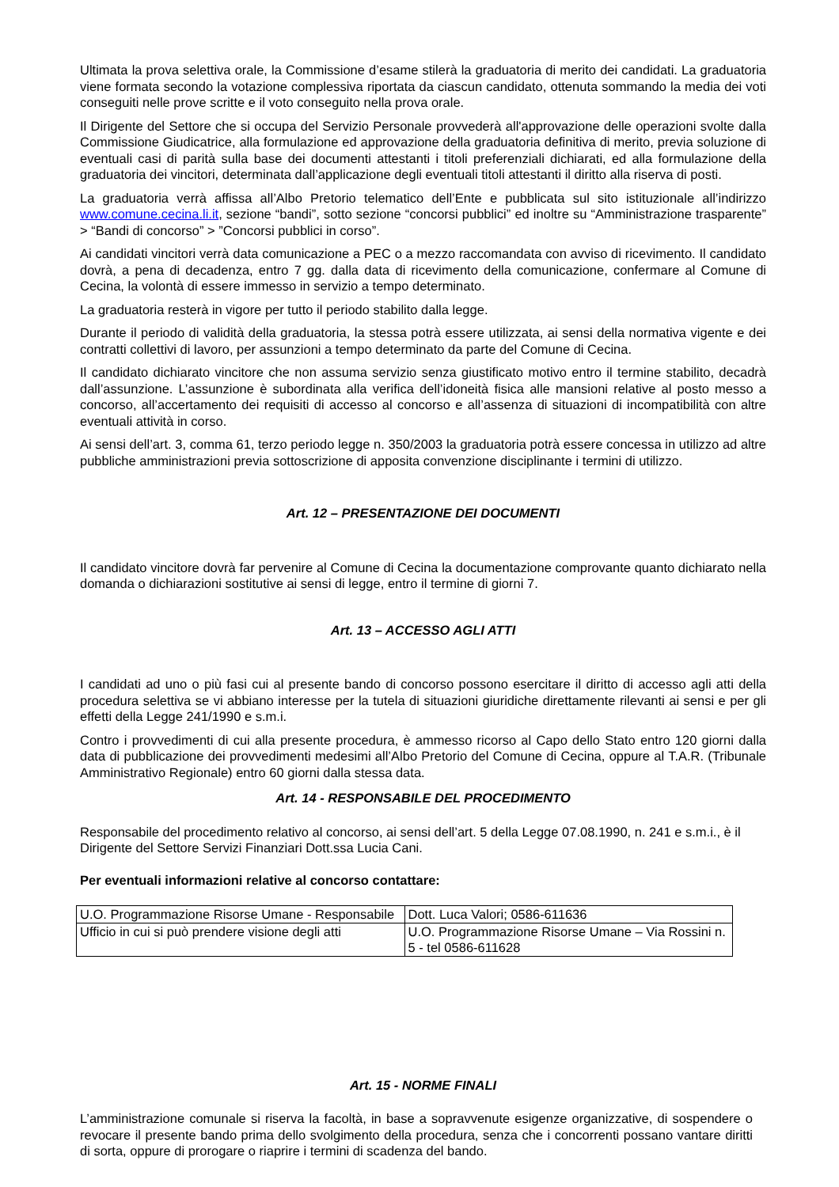Ultimata la prova selettiva orale, la Commissione d’esame stilerà la graduatoria di merito dei candidati. La graduatoria viene formata secondo la votazione complessiva riportata da ciascun candidato, ottenuta sommando la media dei voti conseguiti nelle prove scritte e il voto conseguito nella prova orale.
Il Dirigente del Settore che si occupa del Servizio Personale provvederà all'approvazione delle operazioni svolte dalla Commissione Giudicatrice, alla formulazione ed approvazione della graduatoria definitiva di merito, previa soluzione di eventuali casi di parità sulla base dei documenti attestanti i titoli preferenziali dichiarati, ed alla formulazione della graduatoria dei vincitori, determinata dall’applicazione degli eventuali titoli attestanti il diritto alla riserva di posti.
La graduatoria verrà affissa all’Albo Pretorio telematico dell’Ente e pubblicata sul sito istituzionale all’indirizzo www.comune.cecina.li.it, sezione “bandi”, sotto sezione “concorsi pubblici” ed inoltre su “Amministrazione trasparente” > “Bandi di concorso” > ”Concorsi pubblici in corso”.
Ai candidati vincitori verrà data comunicazione a PEC o a mezzo raccomandata con avviso di ricevimento. Il candidato dovrà, a pena di decadenza, entro 7 gg. dalla data di ricevimento della comunicazione, confermare al Comune di Cecina, la volontà di essere immesso in servizio a tempo determinato.
La graduatoria resterà in vigore per tutto il periodo stabilito dalla legge.
Durante il periodo di validità della graduatoria, la stessa potrà essere utilizzata, ai sensi della normativa vigente e dei contratti collettivi di lavoro, per assunzioni a tempo determinato da parte del Comune di Cecina.
Il candidato dichiarato vincitore che non assuma servizio senza giustificato motivo entro il termine stabilito, decadrà dall’assunzione. L’assunzione è subordinata alla verifica dell’idoneità fisica alle mansioni relative al posto messo a concorso, all’accertamento dei requisiti di accesso al concorso e all’assenza di situazioni di incompatibilità con altre eventuali attività in corso.
Ai sensi dell’art. 3, comma 61, terzo periodo legge n. 350/2003 la graduatoria potrà essere concessa in utilizzo ad altre pubbliche amministrazioni previa sottoscrizione di apposita convenzione disciplinante i termini di utilizzo.
Art. 12 – PRESENTAZIONE DEI DOCUMENTI
Il candidato vincitore dovrà far pervenire al Comune di Cecina la documentazione comprovante quanto dichiarato nella domanda o dichiarazioni sostitutive ai sensi di legge, entro il termine di giorni 7.
Art. 13 – ACCESSO AGLI ATTI
I candidati ad uno o più fasi cui al presente bando di concorso possono esercitare il diritto di accesso agli atti della procedura selettiva se vi abbiano interesse per la tutela di situazioni giuridiche direttamente rilevanti ai sensi e per gli effetti della Legge 241/1990 e s.m.i.
Contro i provvedimenti di cui alla presente procedura, è ammesso ricorso al Capo dello Stato entro 120 giorni dalla data di pubblicazione dei provvedimenti medesimi all’Albo Pretorio del Comune di Cecina, oppure al T.A.R. (Tribunale Amministrativo Regionale) entro 60 giorni dalla stessa data.
Art. 14 - RESPONSABILE DEL PROCEDIMENTO
Responsabile del procedimento relativo al concorso, ai sensi dell’art. 5 della Legge 07.08.1990, n. 241 e s.m.i., è il Dirigente del Settore Servizi Finanziari Dott.ssa Lucia Cani.
Per eventuali informazioni relative al concorso contattare:
| U.O. Programmazione Risorse Umane - Responsabile | Dott. Luca Valori; 0586-611636 |
| Ufficio in cui si può prendere visione degli atti | U.O. Programmazione Risorse Umane – Via Rossini n. 5 - tel 0586-611628 |
Art. 15 - NORME FINALI
L’amministrazione comunale si riserva la facoltà, in base a sopravvenute esigenze organizzative, di sospendere o revocare il presente bando prima dello svolgimento della procedura, senza che i concorrenti possano vantare diritti di sorta, oppure di prorogare o riaprire i termini di scadenza del bando.